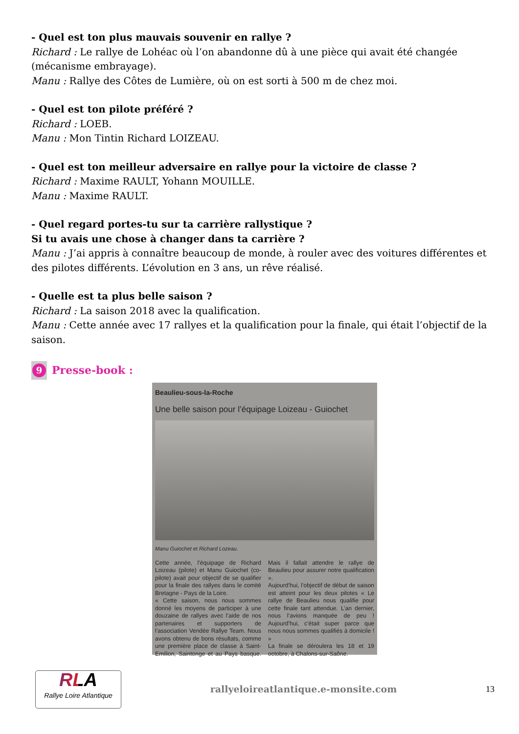- Quel est ton plus mauvais souvenir en rallye ?
Richard : Le rallye de Lohéac où l’on abandonne dû à une pièce qui avait été changée (mécanisme embrayage).
Manu : Rallye des Côtes de Lumière, où on est sorti à 500 m de chez moi.
- Quel est ton pilote préféré ?
Richard : LOEB.
Manu : Mon Tintin Richard LOIZEAU.
- Quel est ton meilleur adversaire en rallye pour la victoire de classe ?
Richard : Maxime RAULT, Yohann MOUILLE.
Manu : Maxime RAULT.
- Quel regard portes-tu sur ta carrière rallystique ?
Si tu avais une chose à changer dans ta carrière ?
Manu : J’ai appris à connaître beaucoup de monde, à rouler avec des voitures différentes et des pilotes différents. L’évolution en 3 ans, un rêve réalisé.
- Quelle est ta plus belle saison ?
Richard : La saison 2018 avec la qualification.
Manu : Cette année avec 17 rallyes et la qualification pour la finale, qui était l’objectif de la saison.
9 Presse-book :
Beaulieu-sous-la-Roche
Une belle saison pour l’équipage Loizeau - Guiochet
Manu Guiochet et Richard Lozeau.
Cette année, l’équipage de Richard Loizeau (pilote) et Manu Guiochet (co-pilote) avait pour objectif de se qualifier pour la finale des rallyes dans le comité Bretagne - Pays de la Loire.
« Cette saison, nous nous sommes donné les moyens de participer à une douzaine de rallyes avec l’aide de nos partenaires et supporters de l’association Vendée Rallye Team. Nous avons obtenu de bons résultats, comme une première place de classe à Saint-Emilion, Saintonge et au Pays basque. Mais il fallait attendre le rallye de Beaulieu pour assurer notre qualification ».
Aujourd’hui, l’objectif de début de saison est atteint pour les deux pilotes « Le rallye de Beaulieu nous qualifie pour cette finale tant attendue. L’an dernier, nous l’avions manquée de peu ! Aujourd’hui, c’était super parce que nous nous sommes qualifiés à domicile ! »
La finale se déroulera les 18 et 19 octobre, à Chalons-sur-Saône.
RLA
Rallye Loire Atlantique
rallyeloireatlantique.e-monsite.com
13